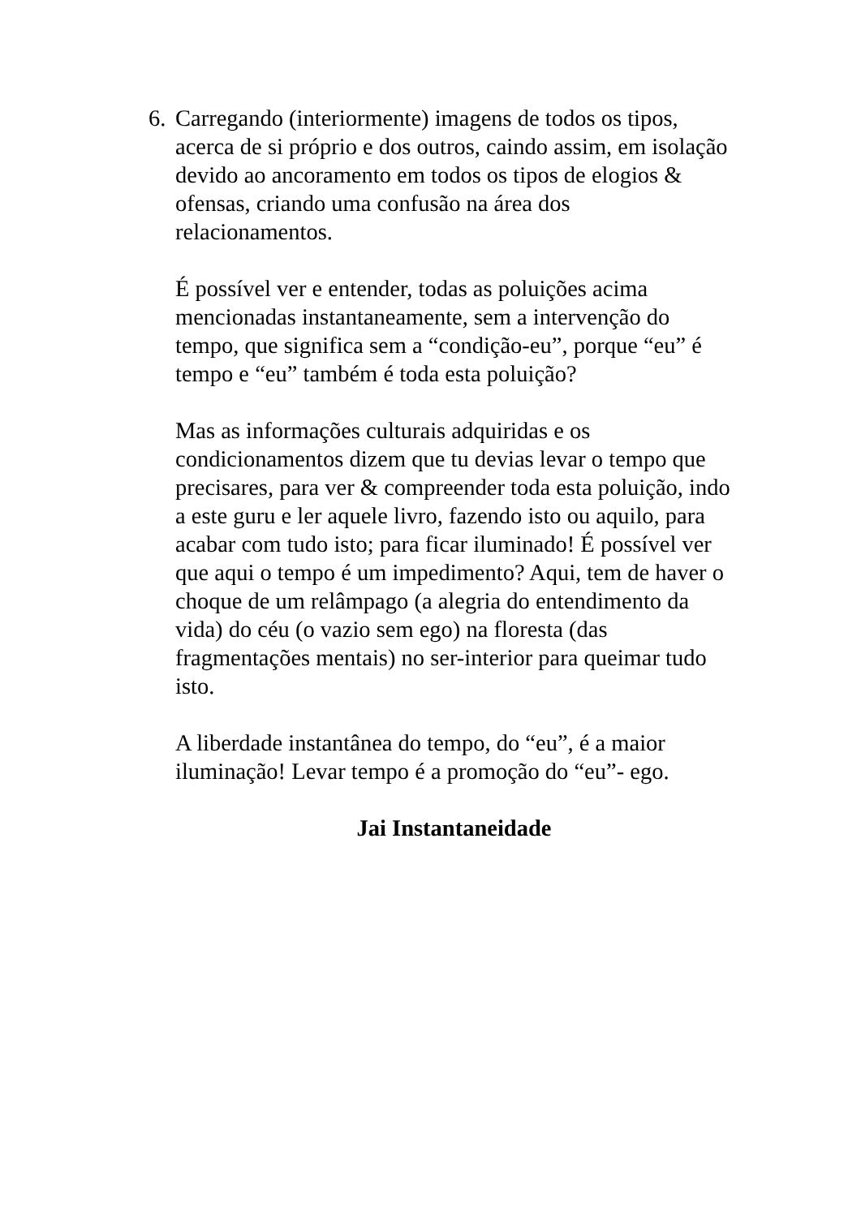6.
Carregando (interiormente) imagens de todos os tipos, acerca de si próprio e dos outros, caindo assim, em isolação devido ao ancoramento em todos os tipos de elogios & ofensas, criando uma confusão na área dos relacionamentos.
É possível ver e entender, todas as poluições acima mencionadas instantaneamente, sem a intervenção do tempo, que significa sem a “condição-eu”, porque “eu” é tempo e “eu” também é toda esta poluição?
Mas as informações culturais adquiridas e os condicionamentos dizem que tu devias levar o tempo que precisares, para ver & compreender toda esta poluição, indo a este guru e ler aquele livro, fazendo isto ou aquilo, para acabar com tudo isto; para ficar iluminado! É possível ver que aqui o tempo é um impedimento? Aqui, tem de haver o choque de um relâmpago (a alegria do entendimento da vida) do céu (o vazio sem ego) na floresta (das fragmentações mentais) no ser-interior para queimar tudo isto.
A liberdade instantânea do tempo, do “eu”, é a maior iluminação! Levar tempo é a promoção do “eu”- ego.
Jai Instantaneidade